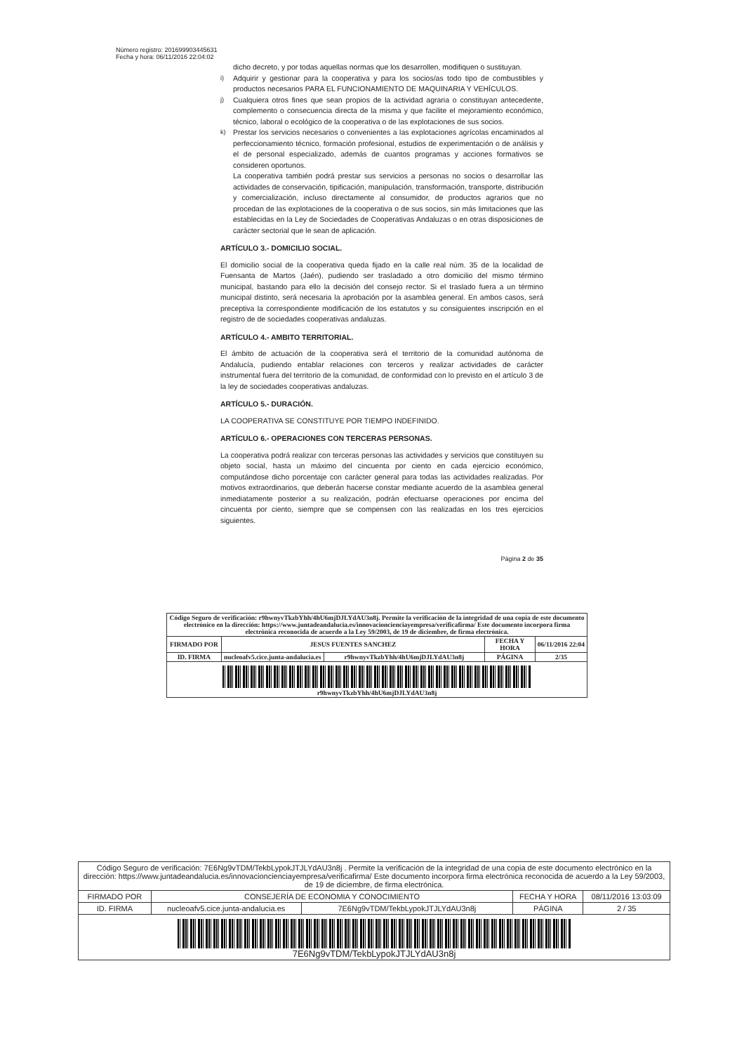Número registro: 201699903445631
Fecha y hora: 06/11/2016 22:04:02
dicho decreto, y por todas aquellas normas que los desarrollen, modifiquen o sustituyan.
i)
Adquirir y gestionar para la cooperativa y para los socios/as todo tipo de combustibles y productos necesarios PARA EL FUNCIONAMIENTO DE MAQUINARIA Y VEHÍCULOS.
j)
Cualquiera otros fines que sean propios de la actividad agraria o constituyan antecedente, complemento o consecuencia directa de la misma y que facilite el mejoramiento económico, técnico, laboral o ecológico de la cooperativa o de las explotaciones de sus socios.
k)
Prestar los servicios necesarios o convenientes a las explotaciones agrícolas encaminados al perfeccionamiento técnico, formación profesional, estudios de experimentación o de análisis y el de personal especializado, además de cuantos programas y acciones formativos se consideren oportunos.
La cooperativa también podrá prestar sus servicios a personas no socios o desarrollar las actividades de conservación, tipificación, manipulación, transformación, transporte, distribución y comercialización, incluso directamente al consumidor, de productos agrarios que no procedan de las explotaciones de la cooperativa o de sus socios, sin más limitaciones que las establecidas en la Ley de Sociedades de Cooperativas Andaluzas o en otras disposiciones de carácter sectorial que le sean de aplicación.
ARTÍCULO 3.- DOMICILIO SOCIAL.
El domicilio social de la cooperativa queda fijado en la calle real núm. 35 de la localidad de Fuensanta de Martos (Jaén), pudiendo ser trasladado a otro domicilio del mismo término municipal, bastando para ello la decisión del consejo rector. Si el traslado fuera a un término municipal distinto, será necesaria la aprobación por la asamblea general. En ambos casos, será preceptiva la correspondiente modificación de los estatutos y su consiguientes inscripción en el registro de de sociedades cooperativas andaluzas.
ARTÍCULO 4.- AMBITO TERRITORIAL.
El ámbito de actuación de la cooperativa será el territorio de la comunidad autónoma de Andalucía, pudiendo entablar relaciones con terceros y realizar actividades de carácter instrumental fuera del territorio de la comunidad, de conformidad con lo previsto en el artículo 3 de la ley de sociedades cooperativas andaluzas.
ARTÍCULO 5.- DURACIÓN.
LA COOPERATIVA SE CONSTITUYE POR TIEMPO INDEFINIDO.
ARTÍCULO 6.- OPERACIONES CON TERCERAS PERSONAS.
La cooperativa podrá realizar con terceras personas las actividades y servicios que constituyen su objeto social, hasta un máximo del cincuenta por ciento en cada ejercicio económico, computándose dicho porcentaje con carácter general para todas las actividades realizadas. Por motivos extraordinarios, que deberán hacerse constar mediante acuerdo de la asamblea general inmediatamente posterior a su realización, podrán efectuarse operaciones por encima del cincuenta por ciento, siempre que se compensen con las realizadas en los tres ejercicios siguientes.
Página 2 de 35
| Código Seguro de verificación: r9hwnyvTkzbYhh/4hU6mjDJLYdAU3n8j. Permite la verificación de la integridad de una copia de este documento electrónico en la dirección: https://www.juntadeandalucia.es/innovacioncienciayempresa/verificafirma/ Este documento incorpora firma electrónica reconocida de acuerdo a la Ley 59/2003, de 19 de diciembre, de firma electrónica. | | | | |
| FIRMADO POR | JESUS FUENTES SANCHEZ | | FECHA Y HORA | 06/11/2016 22:04 |
| ID. FIRMA | nucleoafv5.cice.junta-andalucia.es | r9hwnyvTkzbYhh/4hU6mjDJLYdAU3n8j | PÁGINA | 2/35 |
| r9hwnyvTkzbYhh/4hU6mjDJLYdAU3n8j | | | | |
| Código Seguro de verificación: 7E6Ng9vTDM/TekbLypokJTJLYdAU3n8j . Permite la verificación de la integridad de una copia de este documento electrónico en la dirección: https://www.juntadeandalucia.es/innovacioncienciayempresa/verificafirma/ Este documento incorpora firma electrónica reconocida de acuerdo a la Ley 59/2003, de 19 de diciembre, de firma electrónica. | | | | |
| FIRMADO POR | CONSEJERÍA DE ECONOMIA Y CONOCIMIENTO | | FECHA Y HORA | 08/11/2016 13:03:09 |
| ID. FIRMA | nucleoafv5.cice.junta-andalucia.es | 7E6Ng9vTDM/TekbLypokJTJLYdAU3n8j | PÁGINA | 2 / 35 |
| 7E6Ng9vTDM/TekbLypokJTJLYdAU3n8j | | | | |